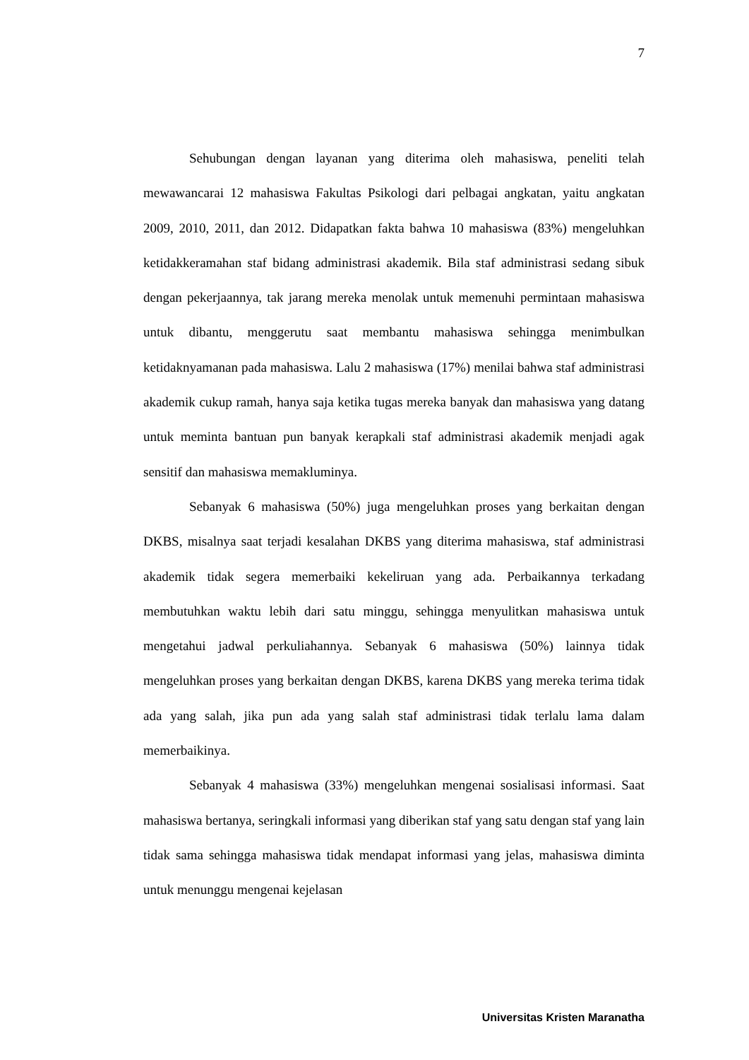7
Sehubungan dengan layanan yang diterima oleh mahasiswa, peneliti telah mewawancarai 12 mahasiswa Fakultas Psikologi dari pelbagai angkatan, yaitu angkatan 2009, 2010, 2011, dan 2012. Didapatkan fakta bahwa 10 mahasiswa (83%) mengeluhkan ketidakkeramahan staf bidang administrasi akademik. Bila staf administrasi sedang sibuk dengan pekerjaannya, tak jarang mereka menolak untuk memenuhi permintaan mahasiswa untuk dibantu, menggerutu saat membantu mahasiswa sehingga menimbulkan ketidaknyamanan pada mahasiswa. Lalu 2 mahasiswa (17%) menilai bahwa staf administrasi akademik cukup ramah, hanya saja ketika tugas mereka banyak dan mahasiswa yang datang untuk meminta bantuan pun banyak kerapkali staf administrasi akademik menjadi agak sensitif dan mahasiswa memakluminya.
Sebanyak 6 mahasiswa (50%) juga mengeluhkan proses yang berkaitan dengan DKBS, misalnya saat terjadi kesalahan DKBS yang diterima mahasiswa, staf administrasi akademik tidak segera memerbaiki kekeliruan yang ada. Perbaikannya terkadang membutuhkan waktu lebih dari satu minggu, sehingga menyulitkan mahasiswa untuk mengetahui jadwal perkuliahannya. Sebanyak 6 mahasiswa (50%) lainnya tidak mengeluhkan proses yang berkaitan dengan DKBS, karena DKBS yang mereka terima tidak ada yang salah, jika pun ada yang salah staf administrasi tidak terlalu lama dalam memerbaikinya.
Sebanyak 4 mahasiswa (33%) mengeluhkan mengenai sosialisasi informasi. Saat mahasiswa bertanya, seringkali informasi yang diberikan staf yang satu dengan staf yang lain tidak sama sehingga mahasiswa tidak mendapat informasi yang jelas, mahasiswa diminta untuk menunggu mengenai kejelasan
Universitas Kristen Maranatha